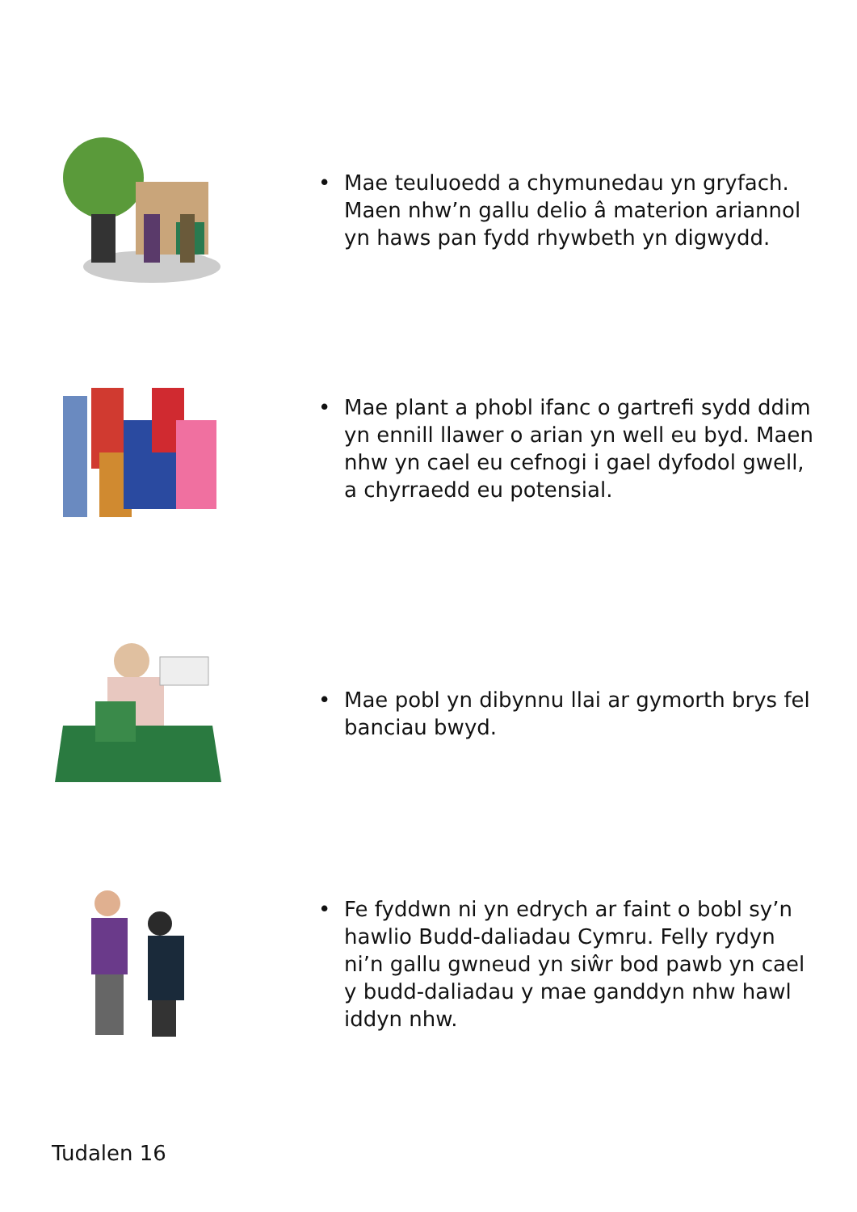• Mae teuluoedd a chymunedau yn gryfach. Maen nhw’n gallu delio â materion ariannol yn haws pan fydd rhywbeth yn digwydd.
• Mae plant a phobl ifanc o gartrefi sydd ddim yn ennill llawer o arian yn well eu byd. Maen nhw yn cael eu cefnogi i gael dyfodol gwell, a chyrraedd eu potensial.
• Mae pobl yn dibynnu llai ar gymorth brys fel banciau bwyd.
• Fe fyddwn ni yn edrych ar faint o bobl sy’n hawlio Budd-daliadau Cymru. Felly rydyn ni’n gallu gwneud yn siŵr bod pawb yn cael y budd-daliadau y mae ganddyn nhw hawl iddyn nhw.
Tudalen 16